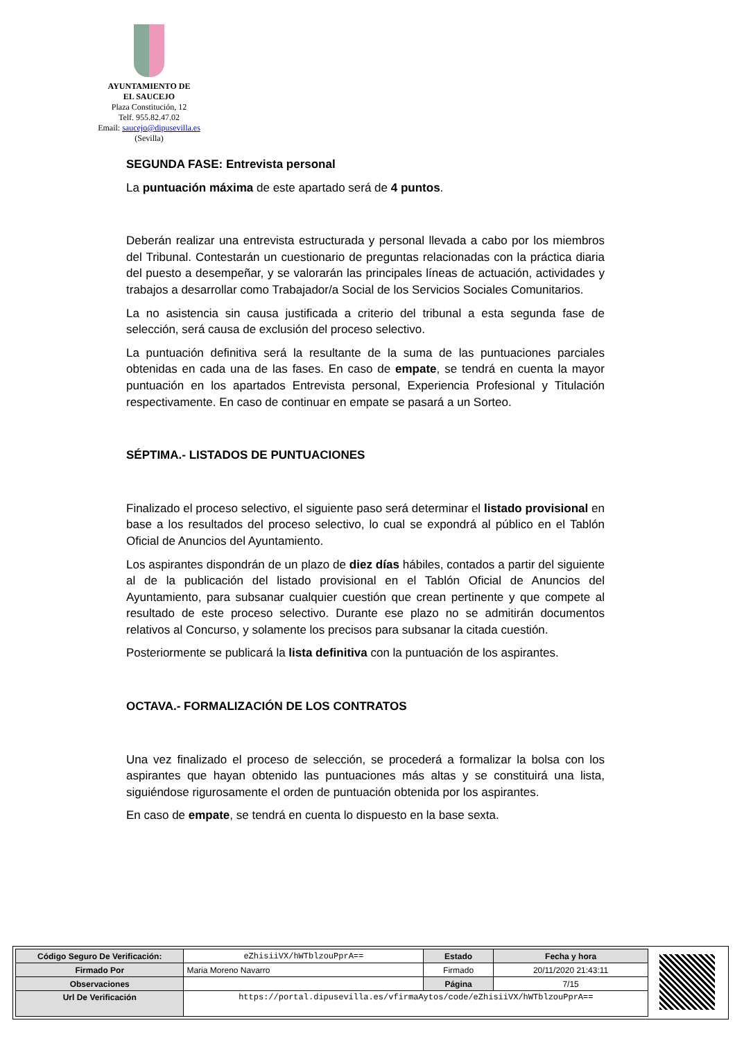AYUNTAMIENTO DE
EL SAUCEJO
Plaza Constitución, 12
Telf. 955.82.47.02
Email: saucejo@dipusevilla.es
(Sevilla)
SEGUNDA FASE: Entrevista personal
La puntuación máxima de este apartado será de 4 puntos.
Deberán realizar una entrevista estructurada y personal llevada a cabo por los miembros del Tribunal. Contestarán un cuestionario de preguntas relacionadas con la práctica diaria del puesto a desempeñar, y se valorarán las principales líneas de actuación, actividades y trabajos a desarrollar como Trabajador/a Social de los Servicios Sociales Comunitarios.
La no asistencia sin causa justificada a criterio del tribunal a esta segunda fase de selección, será causa de exclusión del proceso selectivo.
La puntuación definitiva será la resultante de la suma de las puntuaciones parciales obtenidas en cada una de las fases. En caso de empate, se tendrá en cuenta la mayor puntuación en los apartados Entrevista personal, Experiencia Profesional y Titulación respectivamente. En caso de continuar en empate se pasará a un Sorteo.
SÉPTIMA.- LISTADOS DE PUNTUACIONES
Finalizado el proceso selectivo, el siguiente paso será determinar el listado provisional en base a los resultados del proceso selectivo, lo cual se expondrá al público en el Tablón Oficial de Anuncios del Ayuntamiento.
Los aspirantes dispondrán de un plazo de diez días hábiles, contados a partir del siguiente al de la publicación del listado provisional en el Tablón Oficial de Anuncios del Ayuntamiento, para subsanar cualquier cuestión que crean pertinente y que compete al resultado de este proceso selectivo. Durante ese plazo no se admitirán documentos relativos al Concurso, y solamente los precisos para subsanar la citada cuestión.
Posteriormente se publicará la lista definitiva con la puntuación de los aspirantes.
OCTAVA.- FORMALIZACIÓN DE LOS CONTRATOS
Una vez finalizado el proceso de selección, se procederá a formalizar la bolsa con los aspirantes que hayan obtenido las puntuaciones más altas y se constituirá una lista, siguiéndose rigurosamente el orden de puntuación obtenida por los aspirantes.
En caso de empate, se tendrá en cuenta lo dispuesto en la base sexta.
| Código Seguro De Verificación: | eZhisiiVX/hWTblzouPprA== | Estado | Fecha y hora |
| Firmado Por | Maria Moreno Navarro | Firmado | 20/11/2020 21:43:11 |
| Observaciones | | Página | 7/15 |
| Url De Verificación | https://portal.dipusevilla.es/vfirmaAytos/code/eZhisiiVX/hWTblzouPprA== | | |